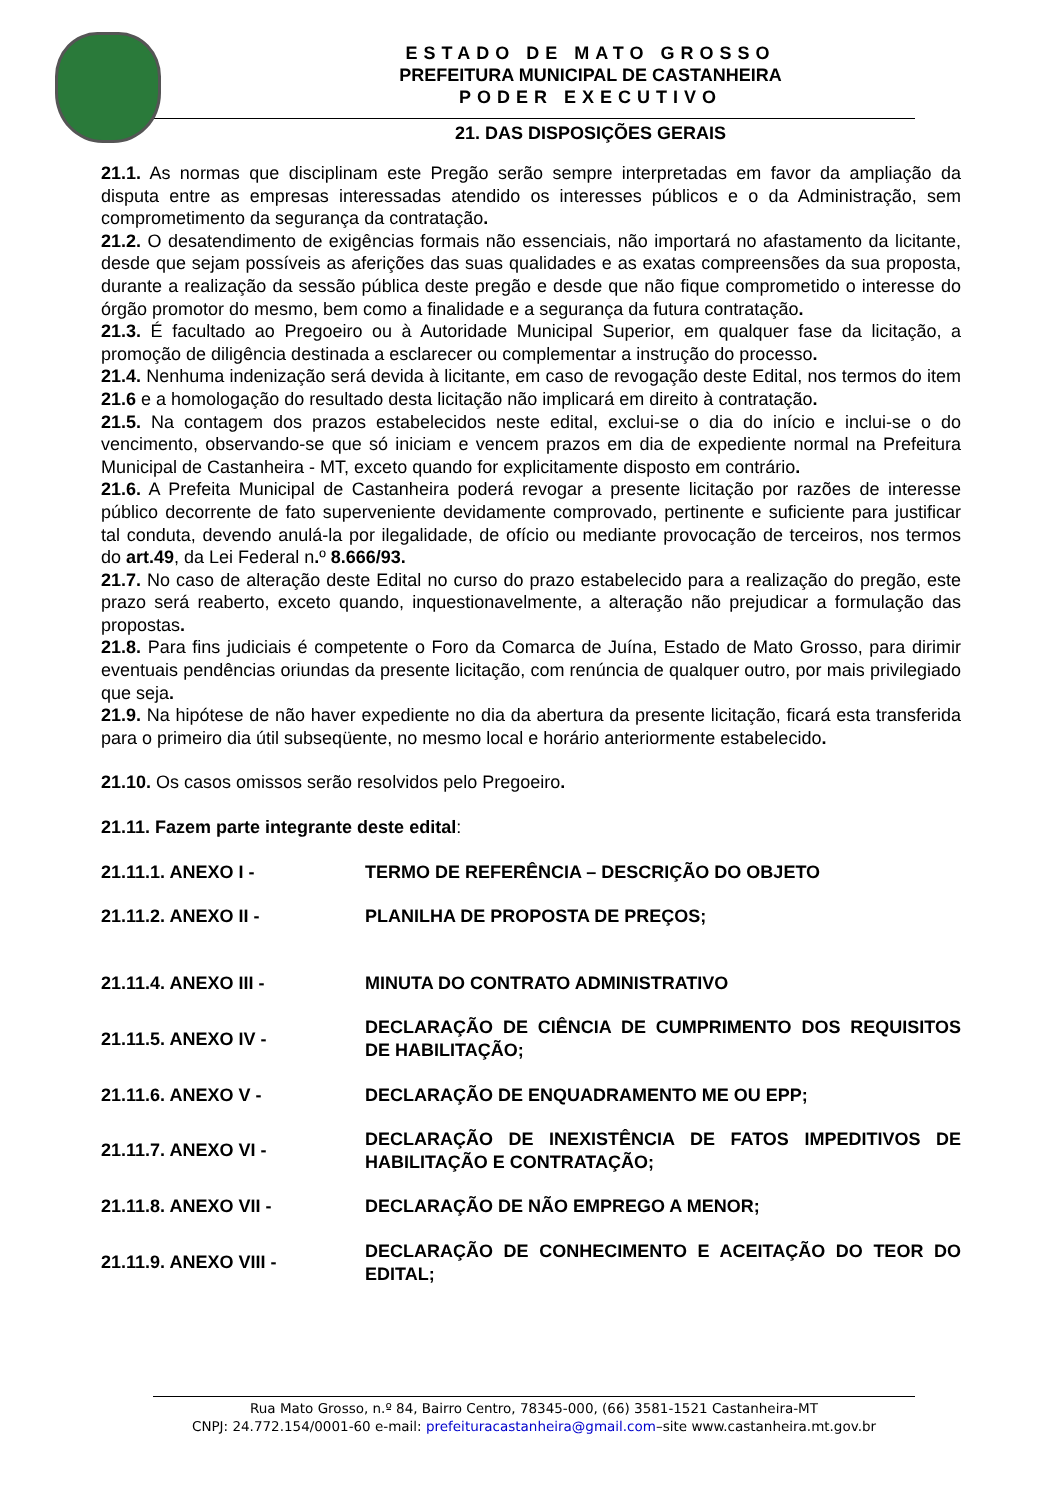ESTADO DE MATO GROSSO
PREFEITURA MUNICIPAL DE CASTANHEIRA
PODER EXECUTIVO
21. DAS DISPOSIÇÕES GERAIS
21.1. As normas que disciplinam este Pregão serão sempre interpretadas em favor da ampliação da disputa entre as empresas interessadas atendido os interesses públicos e o da Administração, sem comprometimento da segurança da contratação.
21.2. O desatendimento de exigências formais não essenciais, não importará no afastamento da licitante, desde que sejam possíveis as aferições das suas qualidades e as exatas compreensões da sua proposta, durante a realização da sessão pública deste pregão e desde que não fique comprometido o interesse do órgão promotor do mesmo, bem como a finalidade e a segurança da futura contratação.
21.3. É facultado ao Pregoeiro ou à Autoridade Municipal Superior, em qualquer fase da licitação, a promoção de diligência destinada a esclarecer ou complementar a instrução do processo.
21.4. Nenhuma indenização será devida à licitante, em caso de revogação deste Edital, nos termos do item 21.6 e a homologação do resultado desta licitação não implicará em direito à contratação.
21.5. Na contagem dos prazos estabelecidos neste edital, exclui-se o dia do início e inclui-se o do vencimento, observando-se que só iniciam e vencem prazos em dia de expediente normal na Prefeitura Municipal de Castanheira - MT, exceto quando for explicitamente disposto em contrário.
21.6. A Prefeita Municipal de Castanheira poderá revogar a presente licitação por razões de interesse público decorrente de fato superveniente devidamente comprovado, pertinente e suficiente para justificar tal conduta, devendo anulá-la por ilegalidade, de ofício ou mediante provocação de terceiros, nos termos do art.49, da Lei Federal n. º 8.666/93.
21.7. No caso de alteração deste Edital no curso do prazo estabelecido para a realização do pregão, este prazo será reaberto, exceto quando, inquestionavelmente, a alteração não prejudicar a formulação das propostas.
21.8. Para fins judiciais é competente o Foro da Comarca de Juína, Estado de Mato Grosso, para dirimir eventuais pendências oriundas da presente licitação, com renúncia de qualquer outro, por mais privilegiado que seja.
21.9. Na hipótese de não haver expediente no dia da abertura da presente licitação, ficará esta transferida para o primeiro dia útil subseqüente, no mesmo local e horário anteriormente estabelecido.
21.10. Os casos omissos serão resolvidos pelo Pregoeiro.
21.11. Fazem parte integrante deste edital:
21.11.1. ANEXO I -
TERMO DE REFERÊNCIA – DESCRIÇÃO DO OBJETO
21.11.2. ANEXO II -
PLANILHA DE PROPOSTA DE PREÇOS;
21.11.4. ANEXO III -
MINUTA DO CONTRATO ADMINISTRATIVO
21.11.5. ANEXO IV -
DECLARAÇÃO DE CIÊNCIA DE CUMPRIMENTO DOS REQUISITOS DE HABILITAÇÃO;
21.11.6. ANEXO V -
DECLARAÇÃO DE ENQUADRAMENTO ME OU EPP;
21.11.7. ANEXO VI -
DECLARAÇÃO DE INEXISTÊNCIA DE FATOS IMPEDITIVOS DE HABILITAÇÃO E CONTRATAÇÃO;
21.11.8. ANEXO VII -
DECLARAÇÃO DE NÃO EMPREGO A MENOR;
21.11.9. ANEXO VIII -
DECLARAÇÃO DE CONHECIMENTO E ACEITAÇÃO DO TEOR DO EDITAL;
Rua Mato Grosso, n.º 84, Bairro Centro, 78345-000, (66) 3581-1521 Castanheira-MT
CNPJ: 24.772.154/0001-60 e-mail: prefeituracastanheira@gmail.com–site www.castanheira.mt.gov.br